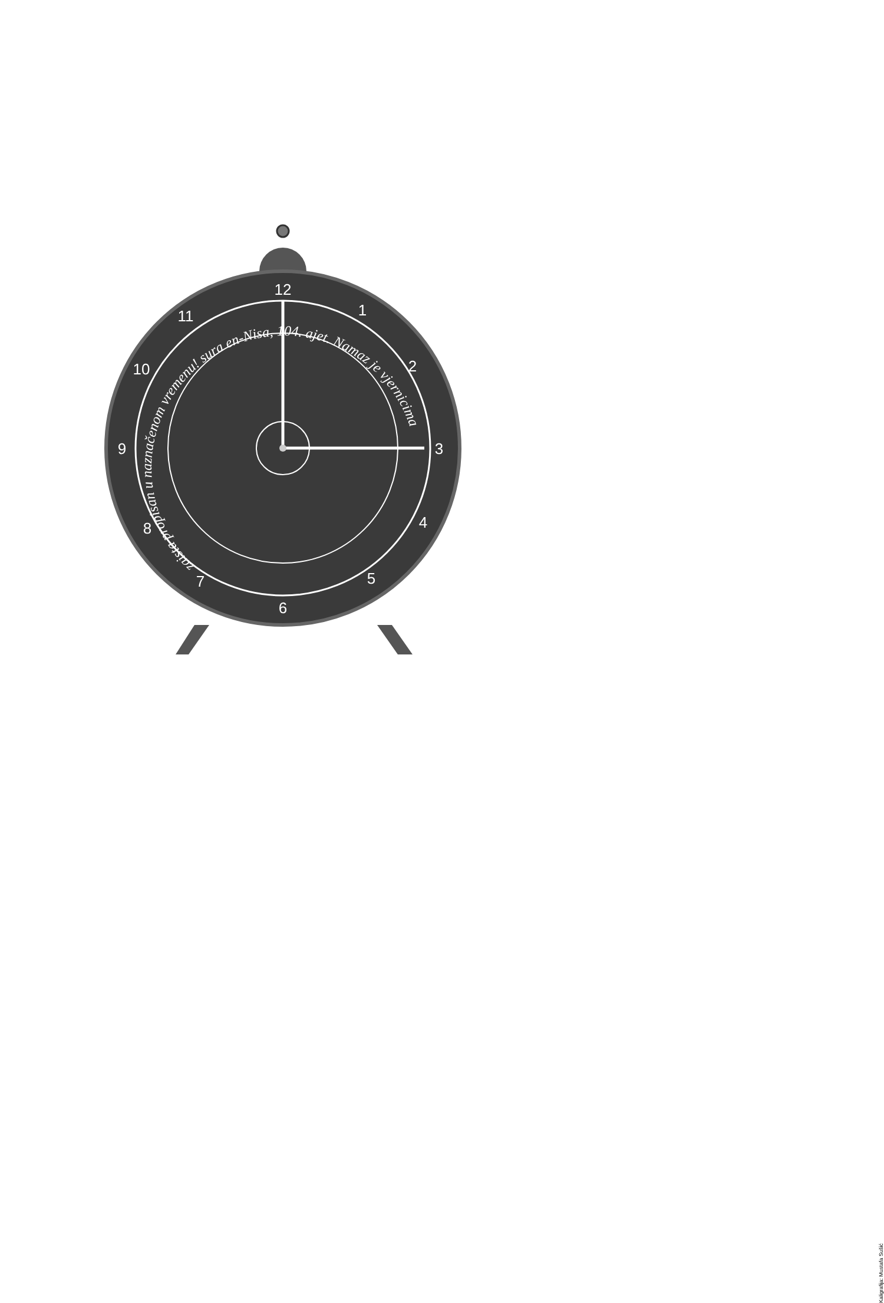12
1
2
3
4
5
6
7
8
9
10
11
zaista propisan u naznačenom vremenu! sura en-Nisa, 104. ajet. Namaz je vjernicima
Kaligrafija: Mustafa Sušić